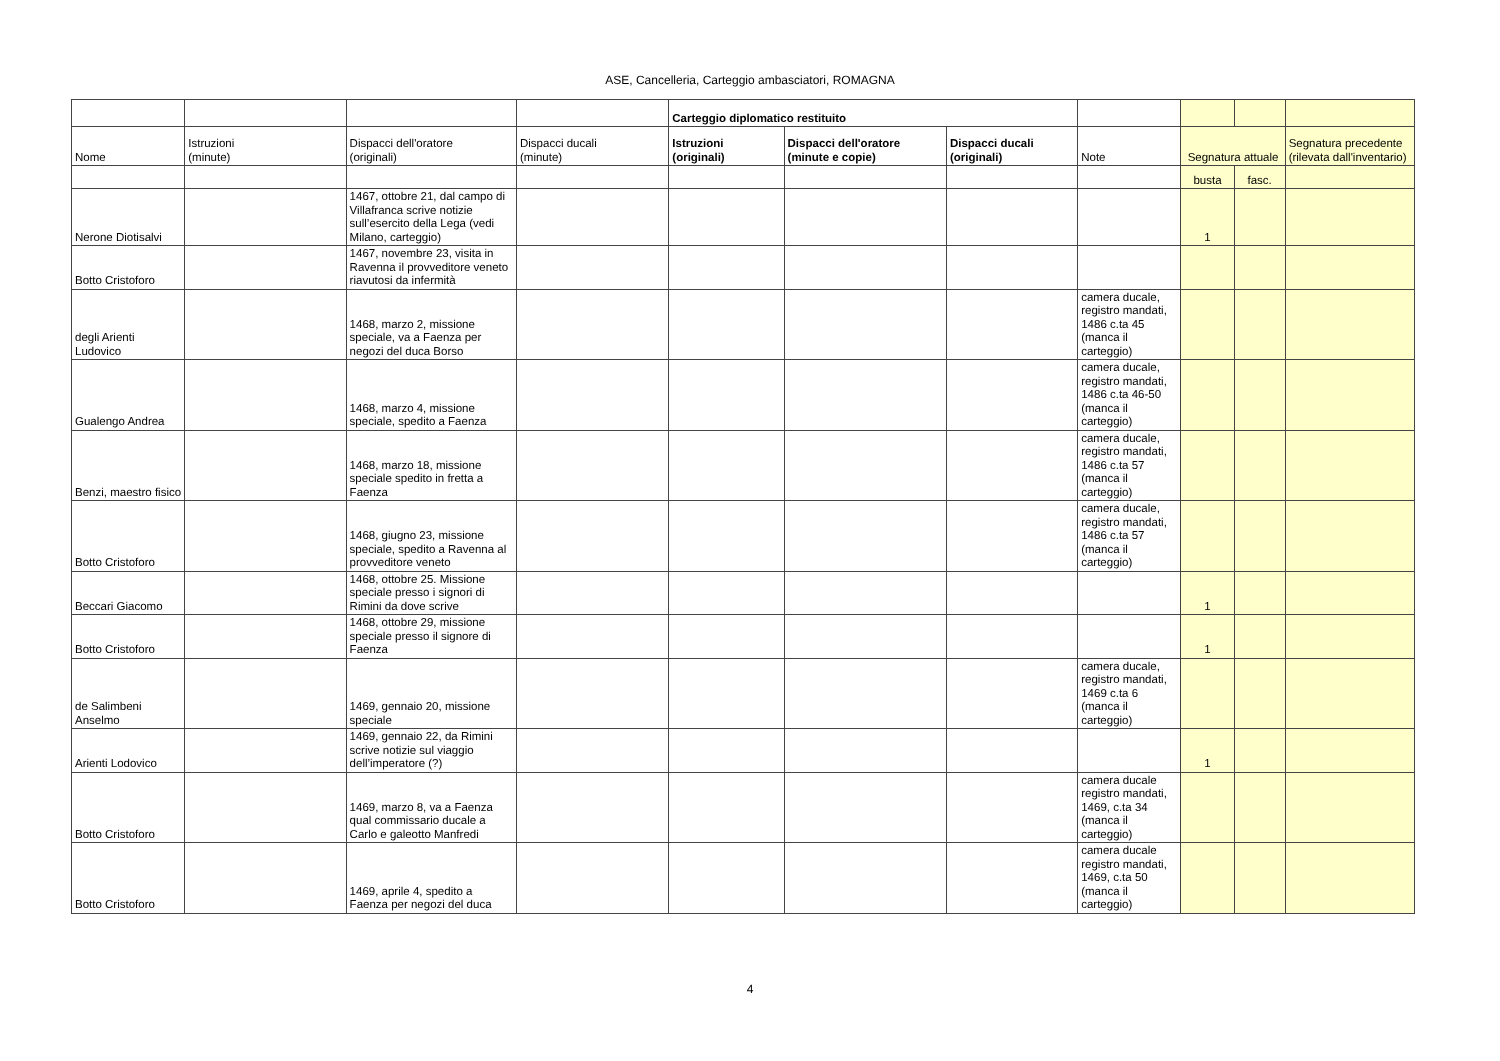ASE, Cancelleria, Carteggio ambasciatori, ROMAGNA
| | | | | Carteggio diplomatico restituito | | | | | | |
| Nome | Istruzioni (minute) | Dispacci dell'oratore (originali) | Dispacci ducali (minute) | Istruzioni (originali) | Dispacci dell'oratore (minute e copie) | Dispacci ducali (originali) | Note | Segnatura attuale | | Segnatura precedente (rilevata dall'inventario) |
| | | | | | | | | busta | fasc. | |
| Nerone Diotisalvi | | 1467, ottobre 21, dal campo di Villafranca scrive notizie sull’esercito della Lega (vedi Milano, carteggio) | | | | | | 1 | | |
| Botto Cristoforo | | 1467, novembre 23, visita in Ravenna il provveditore veneto riavutosi da infermità | | | | | | | | |
| degli Arienti Ludovico | | 1468, marzo 2, missione speciale, va a Faenza per negozi del duca Borso | | | | | camera ducale, registro mandati, 1486 c.ta 45 (manca il carteggio) | | | |
| Gualengo Andrea | | 1468, marzo 4, missione speciale, spedito a Faenza | | | | | camera ducale, registro mandati, 1486 c.ta 46-50 (manca il carteggio) | | | |
| Benzi, maestro fisico | | 1468, marzo 18, missione speciale spedito in fretta a Faenza | | | | | camera ducale, registro mandati, 1486 c.ta 57 (manca il carteggio) | | | |
| Botto Cristoforo | | 1468, giugno 23, missione speciale, spedito a Ravenna al provveditore veneto | | | | | camera ducale, registro mandati, 1486 c.ta 57 (manca il carteggio) | | | |
| Beccari Giacomo | | 1468, ottobre 25. Missione speciale presso i signori di Rimini da dove scrive | | | | | | 1 | | |
| Botto Cristoforo | | 1468, ottobre 29, missione speciale presso il signore di Faenza | | | | | | 1 | | |
| de Salimbeni Anselmo | | 1469, gennaio 20, missione speciale | | | | | camera ducale, registro mandati, 1469 c.ta 6 (manca il carteggio) | | | |
| Arienti Lodovico | | 1469, gennaio 22, da Rimini scrive notizie sul viaggio dell’imperatore (?) | | | | | | 1 | | |
| Botto Cristoforo | | 1469, marzo 8, va a Faenza qual commissario ducale a Carlo e galeotto Manfredi | | | | | camera ducale registro mandati, 1469, c.ta 34 (manca il carteggio) | | | |
| Botto Cristoforo | | 1469, aprile 4, spedito a Faenza per negozi del duca | | | | | camera ducale registro mandati, 1469, c.ta 50 (manca il carteggio) | | | |
4